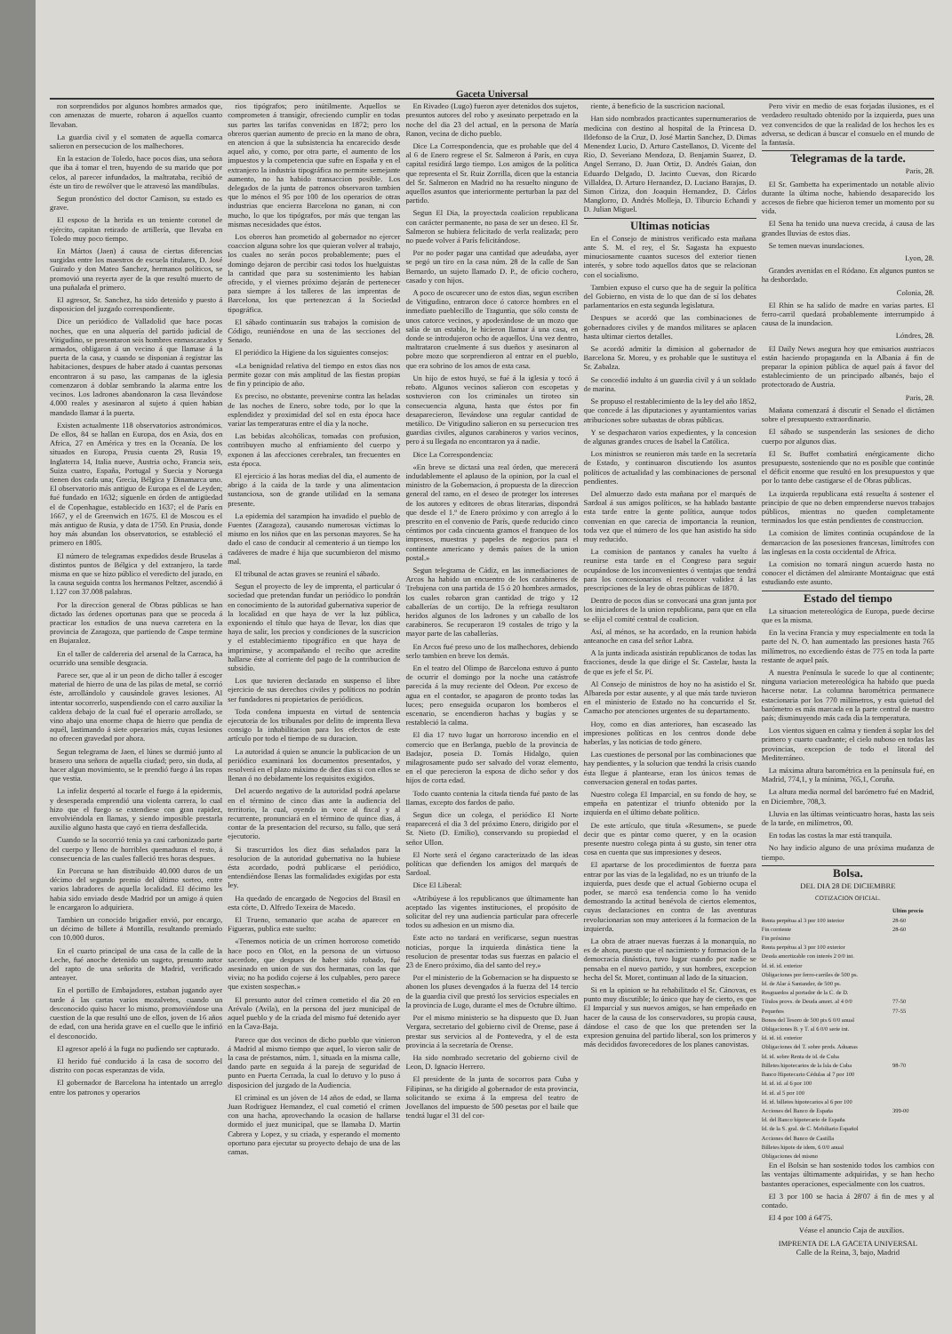Gaceta Universal
ron sorprendidos por algunos hombres armados que, con amenazas de muerte, robaron á aquellos cuanto llevaban.
La guardia civil y el somaten de aquella comarca salieron en persecucion de los malhechores.
En la estacion de Toledo, hace pocos dias, una señora que iba á tomar el tren, huyendo de su marido que por celos, al parecer infundados, la maltrataba, recibió de éste un tiro de rewólver que le atravesó las mandíbulas.
Segun pronóstico del doctor Camison, su estado es grave.
El esposo de la herida es un teniente coronel de ejército, capitan retirado de artillería, que llevaba en Toledo muy poco tiempo.
En Mártos (Jaen) á causa de ciertas diferencias surgidas entre los maestros de escuela titulares, D. José Guirado y don Mateo Sanchez, hermanos políticos, se promovió una reyerta ayer de la que resultó muerto de una puñalada el primero.
El agresor, Sr. Sanchez, ha sido detenido y puesto á disposicion del juzgado correspondiente.
Dice un periódico de Valladolid que hace pocas noches, que en una alquería del partido judicial de Vitigudino, se presentaron seis hombres enmascarados y armados, obligaron á un vecino á que llamase á la puerta de la casa, y cuando se disponian á registrar las habitaciones, despues de haber atado á cuantas personas encontraron á su paso, las campanas de la iglesia comenzaron á doblar sembrando la alarma entre los vecinos. Los ladrones abandonaron la casa llevándose 4.000 reales y asesinaron al sujeto á quien habian mandado llamar á la puerta.
Existen actualmente 118 observatorios astronómicos. De ellos, 84 se hallan en Europa, dos en Asia, dos en Africa, 27 en América y tres en la Oceanía. De los situados en Europa, Prusia cuenta 29, Rusia 19, Inglaterra 14, Italia nueve, Austria ocho, Francia seis, Suiza cuatro, España, Portugal y Suecia y Noruega tienen dos cada una; Grecia, Bélgica y Dinamarca uno. El observatorio más antiguo de Europa es el de Leyden; fué fundado en 1632; síguenle en órden de antigüedad el de Copenhague, establecido en 1637; el de París en 1667, y el de Greenwich en 1675. El de Moscou es el más antiguo de Rusia, y data de 1750. En Prusia, donde hoy más abundan los observatorios, se estableció el primero en 1805.
El número de telegramas expedidos desde Bruselas á distintos puntos de Bélgica y del extranjero, la tarde misma en que se hizo público el veredicto del jurado, en la causa seguida contra los hermanos Peltzer, ascendió á 1.127 con 37.008 palabras.
Por la direccion general de Obras públicas se han dictado las órdenes oportunas para que se proceda á practicar los estudios de una nueva carretera en la provincia de Zaragoza, que partiendo de Caspe termine en Bujaraloz.
En el taller de caldereria del arsenal de la Carraca, ha ocurrido una sensible desgracia.
Parece ser, que al ir un peon de dicho taller á escoger material de hierro de una de las pilas de metal, se corrió éste, arrollándolo y causándole graves lesiones. Al intentar socorrerlo, suspendiendo con el carro auxiliar la caldera debajo de la cual fué el operario arrollado, se vino abajo una enorme chapa de hierro que pendia de aquél, lastimando á siete operarios más, cuyas lesiones no ofrecen gravedad por ahora.
Segun telegrama de Jaen, el lúnes se durmió junto al brasero una señora de aquella ciudad; pero, sin duda, al hacer algun movimiento, se le prendió fuego á las ropas que vestia.
La infeliz despertó al tocarle el fuego á la epidermis, y desesperada emprendió una violenta carrera, lo cual hizo que el fuego se extendiese con gran rapidez, envolviéndola en llamas, y siendo imposible prestarla auxilio alguno hasta que cayó en tierra desfallecida.
Cuando se la socorrió tenia ya casi carbonizado parte del cuerpo y lleno de horribles quemaduras el resto, á consecuencia de las cuales falleció tres horas despues.
En Porcuna se han distribuido 40.000 duros de un décimo del segundo premio del último sorteo, entre varios labradores de aquella localidad. El décimo les habia sido enviado desde Madrid por un amigo á quien le encargaron lo adquiriera.
Tambien un conocido brigadier envió, por encargo, un décimo de billete á Montilla, resultando premiado con 10.000 duros.
En el cuarto principal de una casa de la calle de la Leche, fué anoche detenido un sugeto, presunto autor del rapto de una señorita de Madrid, verificado anteayer.
En el portillo de Embajadores, estaban jugando ayer tarde á las cartas varios mozalvetes, cuando un desconocido quiso hacer lo mismo, promoviéndose una cuestion de la que resultó uno de ellos, joven de 16 años de edad, con una herida grave en el cuello que le infirió el desconocido.
El agresor apeló á la fuga no pudiendo ser capturado.
El herido fué conducido á la casa de socorro del distrito con pocas esperanzas de vida.
El gobernador de Barcelona ha intentado un arreglo entre los patronos y operarios
rios tipógrafos; pero inútilmente. Aquellos se comprometen á transigir, ofreciendo cumplir en todas sus partes las tarifas convenidas en 1872; pero los obreros querian aumento de precio en la mano de obra, en atencion á que la subsistencia ha encarecido desde aquel año, y como, por otra parte, el aumento de los impuestos y la competencia que sufre en España y en el extranjero la industria tipográfica no permite semejante aumento, no ha habido transaccion posible. Los delegados de la junta de patronos observaron tambien que lo ménos el 95 por 100 de los operarios de otras industrias que encierra Barcelona no ganan, ni con mucho, lo que los tipógrafos, por más que tengan las mismas necesidades que éstos.
Los obreros han prometido al gobernador no ejercer coaccion alguna sobre los que quieran volver al trabajo, los cuales no serán pocos probablemente; pues el domingo dejaron de percibir casi todos los huelguistas la cantidad que para su sostenimiento les habian ofrecido, y el viernes próximo dejarán de pertenecer para siempre á los talleres de las imprentas de Barcelona, los que pertenezcan á la Sociedad tipográfica.
El sábado continuarán sus trabajos la comision de Código, reuniéndose en una de las secciones del Senado.
El periódico la Higiene da los siguientes consejos:
«La benignidad relativa del tiempo en estos dias nos permite gozar con más amplitud de las fiestas propias de fin y principio de año.
Es preciso, no obstante, prevenirse contra las heladas de las noches de Enero, sobre todo, por lo que la esplendidez y proximidad del sol en esta época hace variar las temperaturas entre el dia y la noche.
Las bebidas alcohólicas, tomadas con profusion, contribuyen mucho al enfriamiento del cuerpo y exponen á las afecciones cerebrales, tan frecuentes en esta época.
El ejercicio á las horas medias del dia, el aumento de abrigo á la caida de la tarde y una alimentacion sustanciosa, son de grande utilidad en la semana presente.
La epidemia del sarampion ha invadido el pueblo de Fuentes (Zaragoza), causando numerosas víctimas lo mismo en los niños que en las personas mayores. Se ha dado el caso de conducir al cementerio á un tiempo los cadáveres de madre é hija que sucumbieron del mismo mal.
El tribunal de actas graves se reunirá el sábado.
Segun el proyecto de ley de imprenta, el particular ó sociedad que pretendan fundar un periódico lo pondrán en conocimiento de la autoridad gubernativa superior de la localidad en que haya de ver la luz pública, exponiendo el título que haya de llevar, los dias que haya de salir, los precios y condiciones de la suscricion y el establecimiento tipográfico en que haya de imprimirse, y acompañando el recibo que acredite hallarse éste al corriente del pago de la contribucion de subsidio.
Los que tuvieren declarado en suspenso el libre ejercicio de sus derechos civiles y políticos no podrán ser fundadores ni propietarios de periódicos.
Toda condena impuesta en virtud de sentencia ejecutoria de los tribunales por delito de imprenta lleva consigo la inhabilitacion para los efectos de este artículo por todo el tiempo de su duracion.
La autoridad á quien se anuncie la publicacion de un periódico examinará los documentos presentados, y resolverá en el plazo máximo de diez dias si con ellos se llenan ó no debidamente los requisitos exigidos.
Del acuerdo negativo de la autoridad podrá apelarse en el término de cinco dias ante la audiencia del territorio, la cual, oyendo in voce al fiscal y al recurrente, pronunciará en el término de quince dias, á contar de la presentacion del recurso, su fallo, que será ejecutorio.
Si trascurridos los diez dias señalados para la resolucion de la autoridad gubernativa no la hubiese ésta acordado, podrá publicarse el periódico, entendiéndose llenas las formalidades exigidas por esta ley.
Ha quedado de encargado de Negocios del Brasil en esta córte, D. Alfredo Texeira de Macedo.
El Trueno, semanario que acaba de aparecer en Figueras, publica este suelto:
«Tenemos noticia de un crímen horroroso cometido hace poco en Olot, en la persona de un virtuoso sacerdote, que despues de haber sido robado, fué asesinado en union de sus dos hermanas, con las que vivia; no ha podido cojerse á los culpables, pero parece que existen sospechas.»
El presunto autor del crímen cometido el dia 20 en Arévalo (Avila), en la persona del juez municipal de aquel pueblo y de la criada del mismo fué detenido ayer en la Cava-Baja.
Parece que dos vecinos de dicho pueblo que vinieron á Madrid al mismo tiempo que aquel, lo vieron salir de la casa de préstamos, núm. 1, situada en la misma calle, dando parte en seguida á la pareja de seguridad de punto en Puerta Cerrada, la cual lo detuvo y lo puso á disposicion del juzgado de la Audiencia.
El criminal es un jóven de 14 años de edad, se llama Juan Rodriguez Hernandez, el cual cometió el crímen con una hacha, aprovechando la ocasion de hallarse dormido el juez municipal, que se llamaba D. Martin Cabrera y Lopez, y su criada, y esperando el momento oportuno para ejecutar su proyecto debajo de una de las camas.
En Rivadeo (Lugo) fueron ayer detenidos dos sujetos, presuntos autores del robo y asesinato perpetrado en la noche del dia 23 del actual, en la persona de María Ranon, vecina de dicho pueblo.
Dice La Correspondencia, que es probable que del 4 al 6 de Enero regrese el Sr. Salmeron á París, en cuya capital residirá largo tiempo. Los amigos de la política que representa el Sr. Ruiz Zorrilla, dicen que la estancia del Sr. Salmeron en Madrid no ha resuelto ninguno de aquellos asuntos que interiormente perturban la paz del partido.
Segun El Dia, la proyectada coalicion republicana con carácter permanente, no pasa de ser un deseo. El Sr. Salmeron se hubiera felicitado de verla realizada; pero no puede volver á París felicitándose.
Por no poder pagar una cantidad que adeudaba, ayer se pegó un tiro en la casa núm. 28 de la calle de San Bernardo, un sujeto llamado D. P., de oficio cochero, casado y con hijos.
A poco de oscurecer uno de estos dias, segun escriben de Vitigudino, entraron doce ó catorce hombres en el inmediato pueblecillo de Traguntia, que sólo consta de unos catorce vecinos, y apoderándose de un mozo que salia de un establo, le hicieron llamar á una casa, en donde se introdujeron ocho de aquellos. Una vez dentro, maltrataron cruelmente á sus dueños y asesinaron al pobre mozo que sorprendieron al entrar en el pueblo, que era sobrino de los amos de esta casa.
Un hijo de estos huyó, se fué á la iglesia y tocó á rebato. Algunos vecinos salieron con escopetas y sostuvieron con los criminales un tiroteo sin consecuencia alguna, hasta que éstos por fin desaparecieron, llevándose una regular cantidad de metálico. De Vitigudino salieron en su persecucion tres guardias civiles, algunos carabineros y varios vecinos, pero á su llegada no encontraron ya á nadie.
Dice La Correspondencia:
«En breve se dictará una real órden, que merecerá indudablemente el aplauso de la opinion, por la cual el ministro de la Gobernacion, á propuesta de la direccion general del ramo, en el deseo de proteger los intereses de los autores y editores de obras literarias, dispondrá que desde el 1.º de Enero próximo y con arreglo á lo prescrito en el convenio de París, quede reducido cinco céntimos por cada cincuenta gramos el franqueo de los impresos, muestras y papeles de negocios para el continente americano y demás países de la union postal.»
Segun telegrama de Cádiz, en las inmediaciones de Arcos ha habido un encuentro de los carabineros de Trebujena con una partida de 15 ó 20 hombres armados, los cuales robaron gran cantidad de trigo y 12 caballerías de un cortijo. De la refriega resultaron heridos algunos de los ladrones y un caballo de los carabineros. Se recuperaron 19 costales de trigo y la mayor parte de las caballerías.
En Arcos fué preso uno de los malhechores, debiendo serlo tambien en breve los demás.
En el teatro del Olimpo de Barcelona estuvo á punto de ocurrir el domingo por la noche una catástrofe parecida á la muy reciente del Odeon. Por exceso de agua en el contador, se apagaron de pronto todas las luces; pero enseguida ocuparon los bomberos el escenario, se encendieron hachas y bugías y se restableció la calma.
El dia 17 tuvo lugar un horroroso incendio en el comercio que en Berlanga, pueblo de la provincia de Badajoz, poseia D. Tomás Hidalgo, quien milagrosamente pudo ser salvado del voraz elemento, en el que perecieron la esposa de dicho señor y dos hijos de corta edad.
Todo cuanto contenia la citada tienda fué pasto de las llamas, excepto dos fardos de paño.
Segun dice un colega, el periódico El Norte reaparecerá el dia 3 del próximo Enero, dirigido por el Sr. Nieto (D. Emilio), conservando su propiedad el señor Ullon.
El Norte será el órgano caracterizado de las ideas políticas que defienden los amigos del marqués de Sardoal.
Dice El Liberal:
«Atribúyese á los republicanos que últimamente han aceptado las vigentes instituciones, el propósito de solicitar del rey una audiencia particular para ofrecerle todos su adhesion en un mismo dia.
Este acto no tardará en verificarse, segun nuestras noticias, porque la izquierda dinástica tiene la resolucion de presentar todas sus fuerzas en palacio el 23 de Enero próximo, dia del santo del rey.»
Por el ministerio de la Gobernacion se ha dispuesto se abonen los pluses devengados á la fuerza del 14 tercio de la guardia civil que prestó los servicios especiales en la provincia de Lugo, durante el mes de Octubre último.
Por el mismo ministerio se ha dispuesto que D. Juan Vergara, secretario del gobierno civil de Orense, pase á prestar sus servicios al de Pontevedra, y el de esta provincia á la secretaría de Orense.
Ha sido nombrado secretario del gobierno civil de Leon, D. Ignacio Herrero.
El presidente de la junta de socorros para Cuba y Filipinas, se ha dirigido al gobernador de esta provincia, solicitando se exima á la empresa del teatro de Jovellanos del impuesto de 500 pesetas por el baile que tendrá lugar el 31 del cor-
riente, á beneficio de la suscricion nacional.
Han sido nombrados practicantes supernumerarios de medicina con destino al hospital de la Princesa D. Ildefonso de la Cruz, D. José Martin Sanchez, D. Dimas Menendez Lucio, D. Arturo Castellanos, D. Vicente del Rio, D. Severiano Mendoza, D. Benjamin Suarez, D. Angel Serrano, D. Juan Ortiz, D. Andrés Gaian, don Eduardo Delgado, D. Jacinto Cuevas, don Ricardo Villaldea, D. Arturo Hernandez, D. Luciano Barajas, D. Simon Ciriza, don Joaquin Hernandez, D. Cárlos Manglorro, D. Andrés Molleja, D. Tiburcio Echandi y D. Julian Miguel.
Ultimas noticias
En el Consejo de ministros verificado esta mañana ante S. M. el rey, el Sr. Sagasta ha expuesto minuciosamente cuantos sucesos del exterior tienen interés, y sobre todo aquellos datos que se relacionan con el socialismo.
Tambien expuso el curso que ha de seguir la política del Gobierno, en vista de lo que dan de sí los debates parlamentarios en esta segunda legislatura.
Despues se acordó que las combinaciones de gobernadores civiles y de mandos militares se aplacen hasta ultimar ciertos detalles.
Se acordó admitir la dimision al gobernador de Barcelona Sr. Moreu, y es probable que le sustituya el Sr. Zabalza.
Se concedió indulto á un guardia civil y á un soldado de marina.
Se propuso el restablecimiento de la ley del año 1852, que concede á las diputaciones y ayuntamientos varias atribuciones sobre subastas de obras públicas.
Y se despacharon varios expedientes, y la concesion de algunas grandes cruces de Isabel la Católica.
Los ministros se reunieron más tarde en la secretaría de Estado, y continuaron discutiendo los asuntos políticos de actualidad y las combinaciones de personal pendientes.
Del almuerzo dado esta mañana por el marqués de Sardoal á sus amigos políticos, se ha hablado bastante esta tarde entre la gente política, aunque todos convenian en que carecia de importancia la reunion, toda vez que el número de los que han asistido ha sido muy reducido.
La comision de pantanos y canales ha vuelto á reunirse esta tarde en el Congreso para seguir ocupándose de los inconvenientes ó ventajas que tendrá para los concesionarios el reconocer validez á las prescripciones de la ley de obras públicas de 1870.
Dentro de pocos dias se convocará una gran junta por los iniciadores de la union republicana, para que en ella se elija el comité central de coalicion.
Así, al ménos, se ha acordado, en la reunion habida anteanoche en casa del señor Labra.
A la junta indicada asistirán republicanos de todas las fracciones, desde la que dirige el Sr. Castelar, hasta la de que es jefe el Sr. Pí.
Al Consejo de ministros de hoy no ha asistido el Sr. Albareda por estar ausente, y al que más tarde tuvieron en el ministerio de Estado no ha concurrido el Sr. Camacho por atenciones urgentes de su departamento.
Hoy, como en dias anteriores, han escaseado las impresiones políticas en los centros donde debe haberlas, y las noticias de todo género.
Las cuestiones de personal por las combinaciones que hay pendientes, y la solucion que tendrá la crisis cuando ésta llegue á plantearse, eran los únicos temas de conversacion general en todas partes.
Nuestro colega El Imparcial, en su fondo de hoy, se empeña en patentizar el triunfo obtenido por la izquierda en el último debate político.
De este artículo, que titula «Resumen», se puede decir que es pintar como querer, y en la ocasion presente nuestro colega pinta á su gusto, sin tener otra cosa en cuenta que sus impresiones y deseos.
El apartarse de los procedimientos de fuerza para entrar por las vias de la legalidad, no es un triunfo de la izquierda, pues desde que el actual Gobierno ocupa el poder, se marcó esa tendencia como lo ha venido demostrando la actitud benévola de ciertos elementos, cuyas declaraciones en contra de las aventuras revolucionarias son muy anteriores á la formacion de la izquierda.
La obra de atraer nuevas fuerzas á la monarquía, no es de ahora, puesto que el nacimiento y formacion de la democracia dinástica, tuvo lugar cuando por nadie se pensaba en el nuevo partido, y sus hombres, excepcion hecha del Sr. Moret, continuan al lado de la situacion.
Si en la opinion se ha rehabilitado el Sr. Cánovas, es punto muy discutible; lo único que hay de cierto, es que El Imparcial y sus nuevos amigos, se han empeñado en hacer de la causa de los conservadores, su propia causa, dándose el caso de que los que pretenden ser la expresion genuina del partido liberal, son los primeros y más decididos favorecedores de los planes canovistas.
Pero vivir en medio de esas forjadas ilusiones, es el verdadero resultado obtenido por la izquierda, pues una vez convencidos de que la realidad de los hechos les es adversa, se dedican á buscar el consuelo en el mundo de la fantasía.
Telegramas de la tarde.
Paris, 28.
El Sr. Gambetta ha experimentado un notable alivio durante la última noche, habiendo desaparecido los accesos de fiebre que hicieron temer un momento por su vida.
El Sena ha tenido una nueva crecida, á causa de las grandes lluvias de estos dias.
Se temen nuevas inundaciones.
Lyon, 28.
Grandes avenidas en el Ródano. En algunos puntos se ha desbordado.
Colonia, 28.
El Rhin se ha salido de madre en varias partes. El ferro-carril quedará probablemente interrumpido á causa de la inundacion.
Lóndres, 28.
El Daily News asegura hoy que emisarios austriacos están haciendo propaganda en la Albania á fin de preparar la opinion pública de aquel país á favor del establecimiento de un principado albanés, bajo el protectorado de Austria.
Paris, 28.
Mañana comenzará á discutir el Senado el dictámen sobre el presupuesto extraordinario.
El sábado se suspenderán las sesiones de dicho cuerpo por algunos dias.
El Sr. Buffet combatirá enérgicamente dicho presupuesto, sosteniendo que no es posible que continúe el déficit enorme que resultó en los presupuestos y que por lo tanto debe castigarse el de Obras públicas.
La izquierda republicana está resuelta á sostener el principio de que no deben emprenderse nuevos trabajos públicos, mientras no queden completamente terminados los que están pendientes de construccion.
La comision de límites continúa ocupándose de la demarcacion de las posesiones francesas, limítrofes con las inglesas en la costa occidental de Africa.
La comision no tomará ningun acuerdo hasta no conocer el dictámen del almirante Montaignac que está estudiando este asunto.
Estado del tiempo
La situacion metereológica de Europa, puede decirse que es la misma.
En la vecina Francia y muy especialmente en toda la parte del N. O. han aumentado las presiones hasta 765 milímetros, no excediendo éstas de 775 en toda la parte restante de aquel país.
A nuestra Península le sucede lo que al continente; ninguna variacion metereológica ha habido que pueda hacerse notar. La columna barométrica permanece estacionaria por los 770 milímetros, y esta quietud del barómetro es más marcada en la parte central de nuestro país; disminuyendo más cada dia la temperatura.
Los vientos siguen en calma y tienden á soplar los del primero y cuarto cuadrante; el cielo nuboso en todas las provincias, excepcion de todo el litoral del Mediterráneo.
La máxima altura barométrica en la península fué, en Madrid, 774,1, y la mínima, 765,1, Coruña.
La altura media normal del barómetro fué en Madrid, en Diciembre, 708,3.
Lluvia en las últimas veinticuatro horas, hasta las seis de la tarde, en milímetros, 00.
En todas las costas la mar está tranquila.
No hay indicio alguno de una próxima mudanza de tiempo.
Bolsa.
DEL DIA 28 DE DICIEMBRE
COTIZACION OFICIAL.
| | Ultim precio |
| --- | --- |
| Renta perpétua al 3 por 100 interior | 28-60 |
| Fin corriente | 28-60 |
| Fin próximo | |
| Renta perpétua al 3 por 100 exterior | |
| Deuda amortizable con interés 2 0/0 int. | |
| Id. id. id. exterior | |
| Obligaciones por ferro-carriles de 500 ps. | |
| Id. de Alar á Santander, de 500 ps. | |
| Resguardos al portador de la C. de D. | |
| Títulos provs. de Deuda amort. al 4 0/0 | 77-50 |
| Pequeños | 77-55 |
| Bonos del Tesoro de 500 pts 6 0/0 anual | |
| Obligaciones B. y T. al 6 0/0 serie int. | |
| Id. id. id. exterior | |
| Obligaciones del T. sobre prods. Aduanas | |
| Id. id. sobre Renta de id. de Cuba | |
| Billetes hipotecarios de la Isla de Cuba | 98-70 |
| Banco Hipotecario Cédulas al 7 por 100 | |
| Id. id. id. al 6 por 100 | |
| Id. id. al 5 por 100 | |
| Id. id. billetes hipotecarios al 6 por 100 | |
| Acciones del Banco de España | 399-00 |
| Id. del Banco hipotecario de España | |
| Id. de la S. gral. de C. Mobiliario Español | |
| Acciones del Banco de Castilla | |
| Billetes hipote de idem, 6 0/0 anual | |
| Obligaciones del mismo | |
En el Bolsin se han sostenido todos los cambios con las ventajas últimamente adquiridas, y se han hecho bastantes operaciones, especialmente con los cuatros.
El 3 por 100 se hacia á 28'07 á fin de mes y al contado.
El 4 por 100 á 64'75.
Véase el anuncio Caja de auxilios.
IMPRENTA DE LA GACETA UNIVERSAL
Calle de la Reina, 3, bajo, Madrid